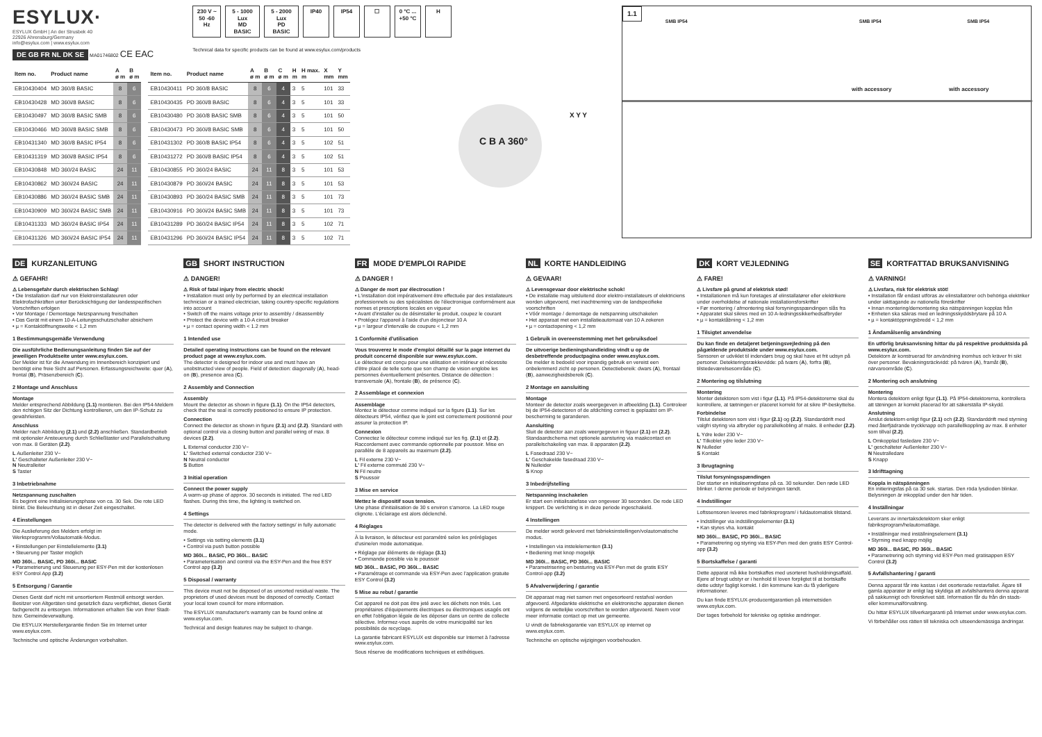ESYLUX·
ESYLUX GmbH | An der Strusbek 40
22926 Ahrensburg/Germany
info@esylux.com | www.esylux.com
DE GB FR NL DK SE
MA01746802 CE EAC
230 V ~
50 -60 Hz
5 - 1000 Lux
MD BASIC
5 - 2000 Lux
PD BASIC
IP40 IP54 ☐ 0 °C ...
+50 °C
H
Technical data for specific products can be found at www.esylux.com/products
| Item no. | Product name | A ø m | B ø m |
| --- | --- | --- | --- |
| EB10430404 | MD 360/8 BASIC | 8 | 6 |
| EB10430428 | MD 360i/8 BASIC | 8 | 6 |
| EB10430497 | MD 360/8 BASIC SMB | 8 | 6 |
| EB10430466 | MD 360i/8 BASIC SMB | 8 | 6 |
| EB10431340 | MD 360/8 BASIC IP54 | 8 | 6 |
| EB10431319 | MD 360i/8 BASIC IP54 | 8 | 6 |
| EB10430848 | MD 360/24 BASIC | 24 | 11 |
| EB10430862 | MD 360i/24 BASIC | 24 | 11 |
| EB10430886 | MD 360/24 BASIC SMB | 24 | 11 |
| EB10430909 | MD 360i/24 BASIC SMB | 24 | 11 |
| EB10431333 | MD 360/24 BASIC IP54 | 24 | 11 |
| EB10431326 | MD 360i/24 BASIC IP54 | 24 | 11 |
| Item no. | Product name | A ø m | B ø m | C ø m | H m | H max. m | X mm | Y mm |
| --- | --- | --- | --- | --- | --- | --- | --- | --- |
| EB10430411 | PD 360/8 BASIC | 8 | 6 | 4 | 3 | 5 | 101 | 33 |
| EB10430435 | PD 360i/8 BASIC | 8 | 6 | 4 | 3 | 5 | 101 | 33 |
| EB10430480 | PD 360/8 BASIC SMB | 8 | 6 | 4 | 3 | 5 | 101 | 50 |
| EB10430473 | PD 360i/8 BASIC SMB | 8 | 6 | 4 | 3 | 5 | 101 | 50 |
| EB10431302 | PD 360/8 BASIC IP54 | 8 | 6 | 4 | 3 | 5 | 102 | 51 |
| EB10431272 | PD 360i/8 BASIC IP54 | 8 | 6 | 4 | 3 | 5 | 102 | 51 |
| EB10430855 | PD 360/24 BASIC | 24 | 11 | 8 | 3 | 5 | 101 | 53 |
| EB10430879 | PD 360i/24 BASIC | 24 | 11 | 8 | 3 | 5 | 101 | 53 |
| EB10430893 | PD 360/24 BASIC SMB | 24 | 11 | 8 | 3 | 5 | 101 | 73 |
| EB10430916 | PD 360i/24 BASIC SMB | 24 | 11 | 8 | 3 | 5 | 101 | 73 |
| EB10431289 | PD 360/24 BASIC IP54 | 24 | 11 | 8 | 3 | 5 | 102 | 71 |
| EB10431296 | PD 360i/24 BASIC IP54 | 24 | 11 | 8 | 3 | 5 | 102 | 71 |
C B A 360°
X Y Y
1.1
SMB IP54 SMB IP54 SMB IP54
with accessory with accessory
DE KURZANLEITUNG
⚠ GEFAHR!
⚠ Lebensgefahr durch elektrischen Schlag!
• Die Installation darf nur von Elektroinstallateuren oder Elektrofachkräften unter Berücksichtigung der landesspezifischen Vorschriften erfolgen
• Vor Montage / Demontage Netzspannung freischalten
• Das Gerät mit einem 10-A-Leitungsschutzschalter absichern
• µ = Kontaktöffnungsweite < 1,2 mm
1 Bestimmungsgemäße Verwendung
Die ausführliche Bedienungsanleitung finden Sie auf der jeweiligen Produktseite unter www.esylux.com.
Der Melder ist für die Anwendung im Innenbereich konzipiert und benötigt eine freie Sicht auf Personen. Erfassungsreichweite: quer (A), frontal (B), Präsenzbereich (C).
2 Montage und Anschluss
Montage
Melder entsprechend Abbildung (1.1) montieren. Bei den IP54-Meldern den richtigen Sitz der Dichtung kontrollieren, um den IP-Schutz zu gewährleisten.
Anschluss
Melder nach Abbildung (2.1) und (2.2) anschließen. Standardbetrieb mit optionaler Ansteuerung durch Schließtaster und Parallelschaltung von max. 8 Geräten (2.2).
L Außenleiter 230 V~
L' Geschalteter Außenleiter 230 V~
N Neutralleiter
S Taster
3 Inbetriebnahme
Netzspannung zuschalten
Es beginnt eine Initialisierungsphase von ca. 30 Sek. Die rote LED blinkt. Die Beleuchtung ist in dieser Zeit eingeschaltet.
4 Einstellungen
Die Auslieferung des Melders erfolgt im Werksprogramm/Vollautomatik-Modus.
• Einstellungen per Einstellelemente (3.1)
• Steuerung per Taster möglich
MD 360i... BASIC, PD 360i... BASIC
• Parametrierung und Steuerung per ESY-Pen mit der kostenlosen ESY Control App (3.2)
5 Entsorgung / Garantie
Dieses Gerät darf nicht mit unsortiertem Restmüll entsorgt werden. Besitzer von Altgeräten sind gesetzlich dazu verpflichtet, dieses Gerät fachgerecht zu entsorgen. Informationen erhalten Sie von Ihrer Stadt- bzw. Gemeindeverwaltung.
Die ESYLUX Herstellergarantie finden Sie im Internet unter www.esylux.com.
Technische und optische Änderungen vorbehalten.
GB SHORT INSTRUCTION
⚠ DANGER!
⚠ Risk of fatal injury from electric shock!
• Installation must only by performed by an electrical installation technician or a trained electrician, taking country-specific regulations into account
• Switch off the mains voltage prior to assembly / disassembly
• Protect the device with a 10-A circuit breaker
• µ = contact opening width < 1.2 mm
1 Intended use
Detailed operating instructions can be found on the relevant product page at www.esylux.com.
The detector is designed for indoor use and must have an unobstructed view of people. Field of detection: diagonally (A), head-on (B), presence area (C).
2 Assembly and Connection
Assembly
Mount the detector as shown in figure (1.1). On the IP54 detectors, check that the seal is correctly positioned to ensure IP protection.
Connection
Connect the detector as shown in figure (2.1) and (2.2). Standard with optional control via a closing button and parallel wiring of max. 8 devices (2.2).
L External conductor 230 V~
L' Switched external conductor 230 V~
N Neutral conductor
S Button
3 Initial operation
Connect the power supply
A warm-up phase of approx. 30 seconds is initiated. The red LED flashes. During this time, the lighting is switched on.
4 Settings
The detector is delivered with the factory settings/ in fully automatic mode.
• Settings via setting elements (3.1)
• Control via push button possible
MD 360i... BASIC, PD 360i... BASIC
• Parameterisation and control via the ESY-Pen and the free ESY Control app (3.2)
5 Disposal / warranty
This device must not be disposed of as unsorted residual waste. The proprietors of used devices must be disposed of correctly. Contact your local town council for more information.
The ESYLUX manufacturer's warranty can be found online at www.esylux.com.
Technical and design features may be subject to change.
FR MODE D'EMPLOI RAPIDE
⚠ DANGER !
⚠ Danger de mort par électrocution !
• L'installation doit impérativement être effectuée par des installateurs professionnels ou des spécialistes de l'électronique conformément aux normes et prescriptions locales en vigueur
• Avant d'installer ou de désinstaller le produit, coupez le courant
• Protégez l'appareil à l'aide d'un disjoncteur 10 A
• µ = largeur d'intervalle de coupure < 1,2 mm
1 Conformité d'utilisation
Vous trouverez le mode d'emploi détaillé sur la page internet du produit concerné disponible sur www.esylux.com.
Le détecteur est conçu pour une utilisation en intérieur et nécessite d'être placé de telle sorte que son champ de vision englobe les personnes éventuellement présentes. Distance de détection : transversale (A), frontale (B), de présence (C).
2 Assemblage et connexion
Assemblage
Montez le détecteur comme indiqué sur la figure (1.1). Sur les détecteurs IP54, vérifiez que le joint est correctement positionné pour assurer la protection IP.
Connexion
Connectez le détecteur comme indiqué sur les fig. (2.1) et (2.2). Raccordement avec commande optionnelle par poussoir. Mise en parallèle de 8 appareils au maximum (2.2).
L Fil externe 230 V~
L' Fil externe commuté 230 V~
N Fil neutre
S Poussoir
3 Mise en service
Mettez le dispositif sous tension.
Une phase d'initialisation de 30 s environ s'amorce. La LED rouge clignote. L'éclairage est alors déclenché.
4 Réglages
À la livraison, le détecteur est paramétré selon les préréglages d'usine/en mode automatique.
• Réglage par éléments de réglage (3.1)
• Commande possible via le poussoir
MD 360i... BASIC, PD 360i... BASIC
• Paramétrage et commande via ESY-Pen avec l'application gratuite ESY Control (3.2)
5 Mise au rebut / garantie
Cet appareil ne doit pas être jeté avec les déchets non triés. Les propriétaires d'équipements électriques ou électroniques usagés ont en effet l'obligation légale de les déposer dans un centre de collecte sélective. Informez-vous auprès de votre municipalité sur les possibilités de recyclage.
La garantie fabricant ESYLUX est disponible sur Internet à l'adresse www.esylux.com.
Sous réserve de modifications techniques et esthétiques.
NL KORTE HANDLEIDING
⚠ GEVAAR!
⚠ Levensgevaar door elektrische schok!
• De installatie mag uitsluitend door elektro-installateurs of elektriciens worden uitgevoerd, met inachtneming van de landspecifieke voorschriften
• Vóór montage / demontage de netspanning uitschakelen
• Het apparaat met een installatieautomaat van 10 A zekeren
• µ = contactopening < 1,2 mm
1 Gebruik in overeenstemming met het gebruiksdoel
De uitvoerige bedieningshandleiding vindt u op de desbetreffende productpagina onder www.esylux.com.
De melder is bedoeld voor inpandig gebruik en vereist een onbelemmerd zicht op personen. Detectiebereik: dwars (A), frontaal (B), aanwezigheidsbereik (C).
2 Montage en aansluiting
Montage
Monteer de detector zoals weergegeven in afbeelding (1.1). Controleer bij de IP54-detectoren of de afdichting correct is geplaatst om IP-bescherming te garanderen.
Aansluiting
Sluit de detector aan zoals weergegeven in figuur (2.1) en (2.2). Standaardschema met optionele aansturing via maakcontact en parallelschakeling van max. 8 apparaten (2.2).
L Fasedraad 230 V~
L' Geschakelde fasedraad 230 V~
N Nulleider
S Knop
3 Inbedrijfstelling
Netspanning inschakelen
Er start een initialisatiefase van ongeveer 30 seconden. De rode LED knippert. De verlichting is in deze periode ingeschakeld.
4 Instellingen
De melder wordt geleverd met fabrieksinstellingen/volautomatische modus.
• Instellingen via instelelementen (3.1)
• Bediening met knop mogelijk
MD 360i... BASIC, PD 360i... BASIC
• Parametrisering en besturing via ESY-Pen met de gratis ESY Control-app (3.2)
5 Afvalverwijdering / garantie
Dit apparaat mag niet samen met ongesorteerd restafval worden afgevoerd. Afgedankte elektrische en elektronische apparaten dienen volgens de wettelijke voorschriften te worden afgevoerd. Neem voor meer informatie contact op met uw gemeente.
U vindt de fabrieksgarantie van ESYLUX op internet op www.esylux.com.
Technische en optische wijzigingen voorbehouden.
DK KORT VEJLEDNING
⚠ FARE!
⚠ Livsfare på grund af elektrisk stød!
• Installationen må kun foretages af elinstallatører eller elektrikere under overholdelse af nationale installationsforskrifter
• Før montering / afmontering skal forsyningsspændingen slås fra
• Apparatet skal sikres med en 10 A-ledningssikkerhedsafbryder
• µ = kontaktåbning < 1,2 mm
1 Tilsigtet anvendelse
Du kan finde en detaljeret betjeningsvejledning på den pågældende produktside under www.esylux.com.
Sensoren er udviklet til indendørs brug og skal have et frit udsyn på personer. Detekteringsrækkevidde: på tværs (A), forfra (B), tilstedeværelsesområde (C).
2 Montering og tilslutning
Montering
Monter detektoren som vist i figur (1.1). På IP54-detektorerne skal du kontrollere, at tætningen er placeret korrekt for at sikre IP-beskyttelse.
Forbindelse
Tilslut detektoren som vist i figur (2.1) og (2.2). Standarddrift med valgfri styring via afbryder og parallelkobling af maks. 8 enheder (2.2).
L Ydre leder 230 V~
L' Tilkoblet ydre leder 230 V~
N Nulleder
S Kontakt
3 Ibrugtagning
Tilslut forsyningsspændingen
Der starter en initialiseringsfase på ca. 30 sekunder. Den røde LED blinker. I denne periode er belysningen tændt.
4 Indstillinger
Loftssensoren leveres med fabriksprogram/ i fuldautomatisk tilstand.
• Indstillinger via indstillingselementer (3.1)
• Kan styres vha. kontakt
MD 360i... BASIC, PD 360i... BASIC
• Parametrering og styring via ESY-Pen med den gratis ESY Control-app (3.2)
5 Bortskaffelse / garanti
Dette apparat må ikke bortskaffes med usorteret husholdningsaffald. Ejere af brugt udstyr er i henhold til loven forpligtet til at bortskaffe dette udstyr fagligt korrekt. I din kommune kan du få yderligere informationer.
Du kan finde ESYLUX-producentgarantien på internetsiden www.esylux.com.
Der tages forbehold for tekniske og optiske ændringer.
SE KORTFATTAD BRUKSANVISNING
⚠ VARNING!
⚠ Livsfara, risk för elektrisk stöt!
• Installation får endast utföras av elinstallatörer och behöriga elektriker under iakttagande av nationella föreskrifter
• Innan montering/demontering ska nätspänningen kopplas från
• Enheten ska säkras med en ledningsskyddsbrytare på 10 A
• µ = kontaktöppningsbredd < 1,2 mm
1 Ändamålsenlig användning
En utförlig bruksanvisning hittar du på respektive produktsida på www.esylux.com.
Detektorn är konstruerad för användning inomhus och kräver fri sikt över personer. Bevakningsräckvidd: på tvären (A), framåt (B), närvaroområde (C).
2 Montering och anslutning
Montering
Montera detektorn enligt figur (1.1). På IP54-detektorerna, kontrollera att tätningen är korrekt placerad för att säkerställa IP-skydd.
Anslutning
Anslut detektorn enligt figur (2.1) och (2.2). Standarddrift med styrning med återfjädrande tryckknapp och parallellkoppling av max. 8 enheter som tillval (2.2).
L Omkopplad fasledare 230 V~
L' geschalteter Außenleiter 230 V~
N Neutralledare
S Knapp
3 Idrifttagning
Koppla in nätspänningen
En initieringsfas på ca 30 sek. startas. Den röda lysdioden blinkar. Belysningen är inkopplad under den här tiden.
4 Inställningar
Leverans av innertaksdetektorn sker enligt fabriksprogram/helautomatläge.
• Inställningar med inställningselement (3.1)
• Styrning med knapp möjlig
MD 360i... BASIC, PD 360i... BASIC
• Parametrering och styrning vid ESY-Pen med gratisappen ESY Control (3.2)
5 Avfallshantering / garanti
Denna apparat får inte kastas i det osorterade restavfallet. Ägare till gamla apparater är enligt lag skyldiga att avfallshantera denna apparat på sakkunnigt och föreskrivet sätt. Information får du från din stads- eller kommunalförvaltning.
Du hittar ESYLUX tillverkargaranti på Internet under www.esylux.com.
Vi förbehåller oss rätten till tekniska och utseendemässiga ändringar.